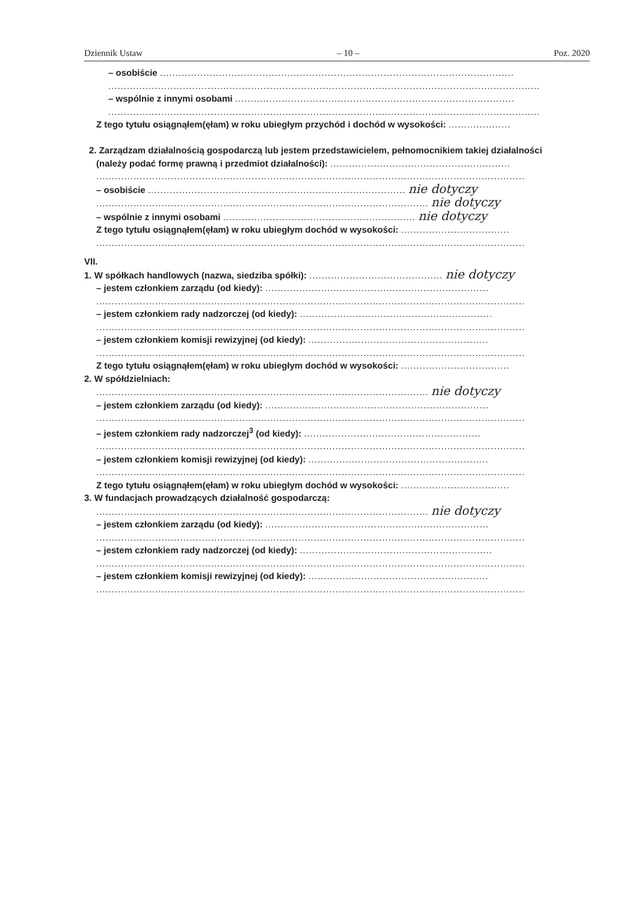Dziennik Ustaw – 10 – Poz. 2020
– osobiście ..................................................................................................................
...........................................................................................................................................
– wspólnie z innymi osobami ..........................................................................................
...........................................................................................................................................
Z tego tytułu osiągnąłem(ęłam) w roku ubiegłym przychód i dochód w wysokości: ....................
2. Zarządzam działalnością gospodarczą lub jestem przedstawicielem, pełnomocnikiem takiej działalności
(należy podać formę prawną i przedmiot działalności): ..........................................................
..........................................................................................................................................
– osobiście ................................................................................... nie dotyczy
........................................................................................................... nie dotyczy
– wspólnie z innymi osobami .............................................................. nie dotyczy
Z tego tytułu osiągnąłem(ęłam) w roku ubiegłym dochód w wysokości: ...................................
..........................................................................................................................................
VII.
1. W spółkach handlowych (nazwa, siedziba spółki): ........................................... nie dotyczy
– jestem członkiem zarządu (od kiedy): ........................................................................
..........................................................................................................................................
– jestem członkiem rady nadzorczej (od kiedy): ..............................................................
..........................................................................................................................................
– jestem członkiem komisji rewizyjnej (od kiedy): ..........................................................
..........................................................................................................................................
Z tego tytułu osiągnąłem(ęłam) w roku ubiegłym dochód w wysokości: ...................................
2. W spółdzielniach:
........................................................................................................... nie dotyczy
– jestem członkiem zarządu (od kiedy): ........................................................................
..........................................................................................................................................
– jestem członkiem rady nadzorczej<sup>3</sup> (od kiedy): .........................................................
..........................................................................................................................................
– jestem członkiem komisji rewizyjnej (od kiedy): ..........................................................
..........................................................................................................................................
Z tego tytułu osiągnąłem(ęłam) w roku ubiegłym dochód w wysokości: ...................................
3. W fundacjach prowadzących działalność gospodarczą:
........................................................................................................... nie dotyczy
– jestem członkiem zarządu (od kiedy): ........................................................................
..........................................................................................................................................
– jestem członkiem rady nadzorczej (od kiedy): ..............................................................
..........................................................................................................................................
– jestem członkiem komisji rewizyjnej (od kiedy): ..........................................................
..........................................................................................................................................